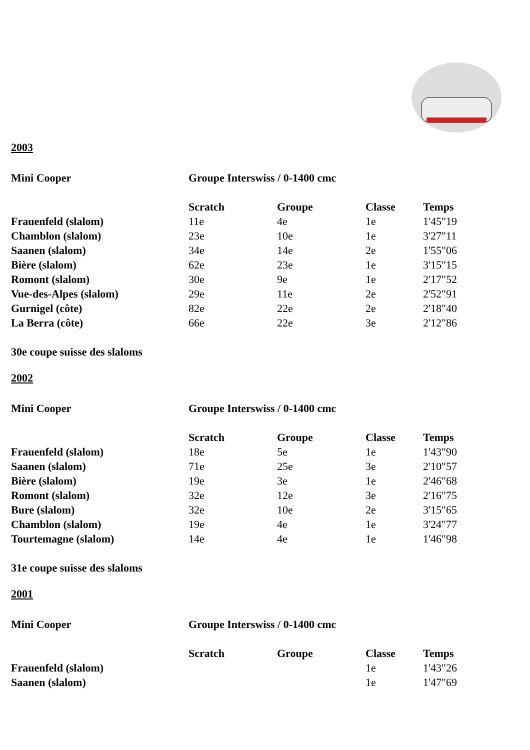2003
| Mini Cooper | Groupe Interswiss / 0-1400 cmc | | | |
| | Scratch | Groupe | Classe | Temps |
| Frauenfeld (slalom) | 11e | 4e | 1e | 1'45"19 |
| Chamblon (slalom) | 23e | 10e | 1e | 3'27"11 |
| Saanen (slalom) | 34e | 14e | 2e | 1'55"06 |
| Bière (slalom) | 62e | 23e | 1e | 3'15"15 |
| Romont (slalom) | 30e | 9e | 1e | 2'17"52 |
| Vue-des-Alpes (slalom) | 29e | 11e | 2e | 2'52"91 |
| Gurnigel (côte) | 82e | 22e | 2e | 2'18"40 |
| La Berra (côte) | 66e | 22e | 3e | 2'12"86 |
30e coupe suisse des slaloms
2002
| Mini Cooper | Groupe Interswiss / 0-1400 cmc | | | |
| | Scratch | Groupe | Classe | Temps |
| Frauenfeld (slalom) | 18e | 5e | 1e | 1'43"90 |
| Saanen (slalom) | 71e | 25e | 3e | 2'10"57 |
| Bière (slalom) | 19e | 3e | 1e | 2'46"68 |
| Romont (slalom) | 32e | 12e | 3e | 2'16"75 |
| Bure (slalom) | 32e | 10e | 2e | 3'15"65 |
| Chamblon (slalom) | 19e | 4e | 1e | 3'24"77 |
| Tourtemagne (slalom) | 14e | 4e | 1e | 1'46"98 |
31e coupe suisse des slaloms
2001
| Mini Cooper | Groupe Interswiss / 0-1400 cmc | | | |
| | Scratch | Groupe | Classe | Temps |
| Frauenfeld (slalom) | | | 1e | 1'43"26 |
| Saanen (slalom) | | | 1e | 1'47"69 |